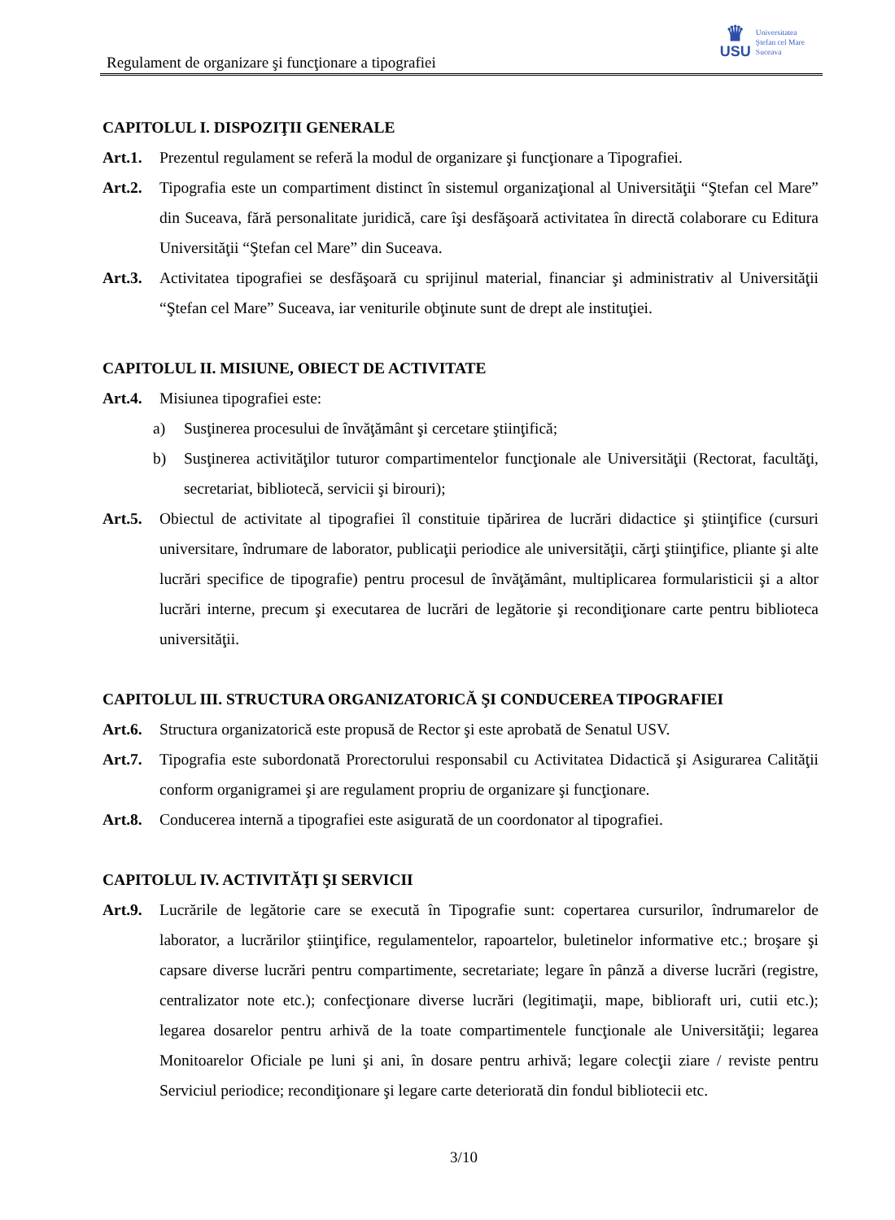Regulament de organizare şi funcţionare a tipografiei
♛
USU
Universitatea
Ştefan cel Mare
Suceava
CAPITOLUL I. DISPOZIŢII GENERALE
Art.1.
Prezentul regulament se referă la modul de organizare şi funcţionare a Tipografiei.
Art.2.
Tipografia este un compartiment distinct în sistemul organizaţional al Universităţii “Ştefan cel Mare” din Suceava, fără personalitate juridică, care îşi desfăşoară activitatea în directă colaborare cu Editura Universităţii “Ştefan cel Mare” din Suceava.
Art.3.
Activitatea tipografiei se desfăşoară cu sprijinul material, financiar şi administrativ al Universităţii “Ştefan cel Mare” Suceava, iar veniturile obţinute sunt de drept ale instituţiei.
CAPITOLUL II. MISIUNE, OBIECT DE ACTIVITATE
Art.4.
Misiunea tipografiei este:
a) Susţinerea procesului de învăţământ şi cercetare ştiinţifică;
b) Susţinerea activităţilor tuturor compartimentelor funcţionale ale Universităţii (Rectorat, facultăţi, secretariat, bibliotecă, servicii şi birouri);
Art.5.
Obiectul de activitate al tipografiei îl constituie tipărirea de lucrări didactice şi ştiinţifice (cursuri universitare, îndrumare de laborator, publicaţii periodice ale universităţii, cărţi ştiinţifice, pliante şi alte lucrări specifice de tipografie) pentru procesul de învăţământ, multiplicarea formularisticii şi a altor lucrări interne, precum şi executarea de lucrări de legătorie şi recondiţionare carte pentru biblioteca universităţii.
CAPITOLUL III. STRUCTURA ORGANIZATORICĂ ŞI CONDUCEREA TIPOGRAFIEI
Art.6.
Structura organizatorică este propusă de Rector şi este aprobată de Senatul USV.
Art.7.
Tipografia este subordonată Prorectorului responsabil cu Activitatea Didactică şi Asigurarea Calităţii conform organigramei şi are regulament propriu de organizare şi funcţionare.
Art.8.
Conducerea internă a tipografiei este asigurată de un coordonator al tipografiei.
CAPITOLUL IV. ACTIVITĂŢI ŞI SERVICII
Art.9.
Lucrările de legătorie care se execută în Tipografie sunt: copertarea cursurilor, îndrumarelor de laborator, a lucrărilor ştiinţifice, regulamentelor, rapoartelor, buletinelor informative etc.; broşare şi capsare diverse lucrări pentru compartimente, secretariate; legare în pânză a diverse lucrări (registre, centralizator note etc.); confecţionare diverse lucrări (legitimaţii, mape, biblioraft uri, cutii etc.); legarea dosarelor pentru arhivă de la toate compartimentele funcţionale ale Universităţii; legarea Monitoarelor Oficiale pe luni şi ani, în dosare pentru arhivă; legare colecţii ziare / reviste pentru Serviciul periodice; recondiţionare şi legare carte deteriorată din fondul bibliotecii etc.
3/10